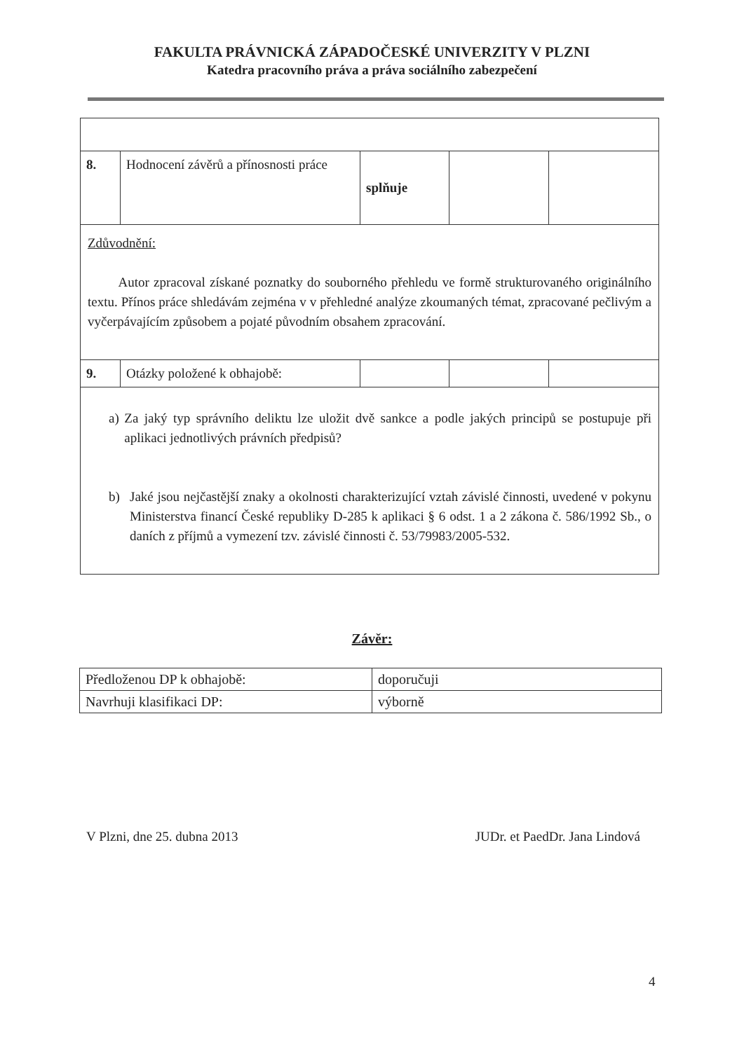FAKULTA PRÁVNICKÁ ZÁPADOČESKÉ UNIVERZITY V PLZNI
Katedra pracovního práva a práva sociálního zabezpečení
| 8. | Hodnocení závěrů a přínosnosti práce | splňuje | | |
| Zdůvodnění: Autor zpracoval získané poznatky do souborného přehledu ve formě strukturovaného originálního textu. Přínos práce shledávám zejména v v přehledné analýze zkoumaných témat, zpracované pečlivým a vyčerpávajícím způsobem a pojaté původním obsahem zpracování. | | | | |
| 9. | Otázky položené k obhajobě: | | | |
| a) Za jaký typ správního deliktu lze uložit dvě sankce a podle jakých principů se postupuje při aplikaci jednotlivých právních předpisů? b) Jaké jsou nejčastější znaky a okolnosti charakterizující vztah závislé činnosti, uvedené v pokynu Ministerstva financí České republiky D-285 k aplikaci § 6 odst. 1 a 2 zákona č. 586/1992 Sb., o daních z příjmů a vymezení tzv. závislé činnosti č. 53/79983/2005-532. | | | | |
Závěr:
| Předloženou DP k obhajobě: | doporučuji |
| Navrhuji klasifikaci DP: | výborně |
V Plzni, dne 25. dubna 2013 JUDr. et PaedDr. Jana Lindová
4